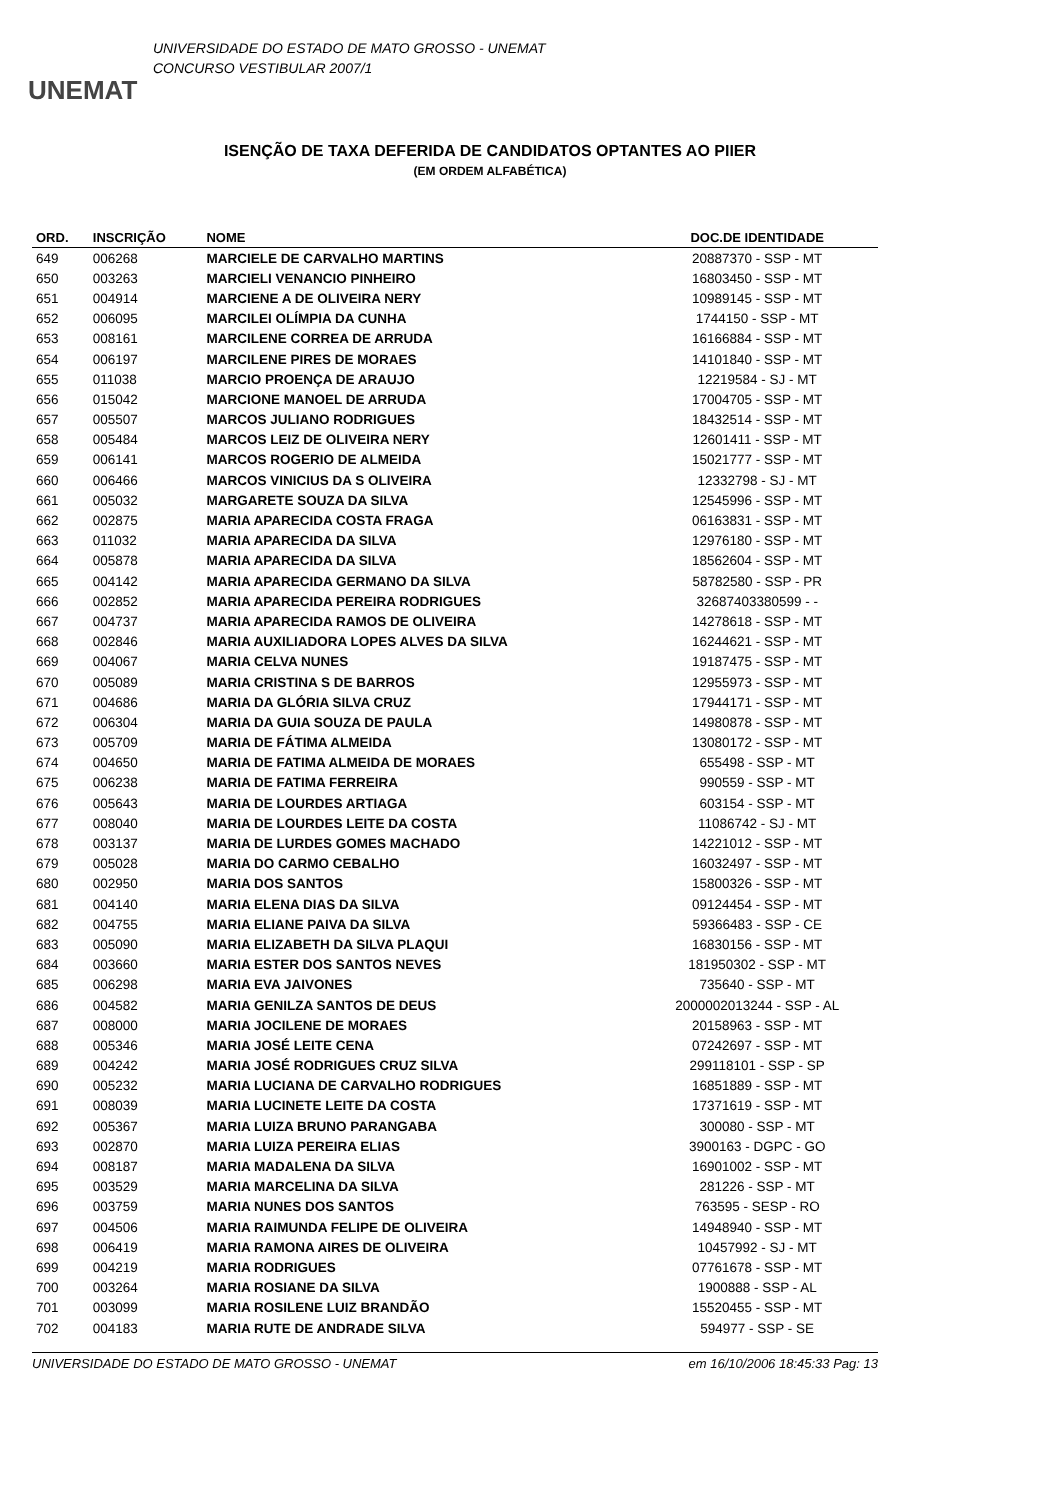UNEMAT
UNIVERSIDADE DO ESTADO DE MATO GROSSO - UNEMAT
CONCURSO VESTIBULAR 2007/1
ISENÇÃO DE TAXA DEFERIDA DE CANDIDATOS OPTANTES AO PIIER
(EM ORDEM ALFABÉTICA)
| ORD. | INSCRIÇÃO | NOME | DOC.DE IDENTIDADE |
| --- | --- | --- | --- |
| 649 | 006268 | MARCIELE DE CARVALHO MARTINS | 20887370 - SSP - MT |
| 650 | 003263 | MARCIELI VENANCIO PINHEIRO | 16803450 - SSP - MT |
| 651 | 004914 | MARCIENE A DE OLIVEIRA NERY | 10989145 - SSP - MT |
| 652 | 006095 | MARCILEI OLÍMPIA DA CUNHA | 1744150 - SSP - MT |
| 653 | 008161 | MARCILENE CORREA DE ARRUDA | 16166884 - SSP - MT |
| 654 | 006197 | MARCILENE PIRES DE MORAES | 14101840 - SSP - MT |
| 655 | 011038 | MARCIO PROENÇA DE ARAUJO | 12219584 - SJ - MT |
| 656 | 015042 | MARCIONE MANOEL DE ARRUDA | 17004705 - SSP - MT |
| 657 | 005507 | MARCOS JULIANO RODRIGUES | 18432514 - SSP - MT |
| 658 | 005484 | MARCOS LEIZ DE OLIVEIRA NERY | 12601411 - SSP - MT |
| 659 | 006141 | MARCOS ROGERIO DE ALMEIDA | 15021777 - SSP - MT |
| 660 | 006466 | MARCOS VINICIUS DA S OLIVEIRA | 12332798 - SJ - MT |
| 661 | 005032 | MARGARETE SOUZA DA SILVA | 12545996 - SSP - MT |
| 662 | 002875 | MARIA APARECIDA COSTA FRAGA | 06163831 - SSP - MT |
| 663 | 011032 | MARIA APARECIDA DA SILVA | 12976180 - SSP - MT |
| 664 | 005878 | MARIA APARECIDA DA SILVA | 18562604 - SSP - MT |
| 665 | 004142 | MARIA APARECIDA GERMANO DA SILVA | 58782580 - SSP - PR |
| 666 | 002852 | MARIA APARECIDA PEREIRA RODRIGUES | 32687403380599 - - |
| 667 | 004737 | MARIA APARECIDA RAMOS DE OLIVEIRA | 14278618 - SSP - MT |
| 668 | 002846 | MARIA AUXILIADORA LOPES ALVES DA SILVA | 16244621 - SSP - MT |
| 669 | 004067 | MARIA CELVA NUNES | 19187475 - SSP - MT |
| 670 | 005089 | MARIA CRISTINA S DE BARROS | 12955973 - SSP - MT |
| 671 | 004686 | MARIA DA GLÓRIA SILVA CRUZ | 17944171 - SSP - MT |
| 672 | 006304 | MARIA DA GUIA SOUZA DE PAULA | 14980878 - SSP - MT |
| 673 | 005709 | MARIA DE FÁTIMA ALMEIDA | 13080172 - SSP - MT |
| 674 | 004650 | MARIA DE FATIMA ALMEIDA DE MORAES | 655498 - SSP - MT |
| 675 | 006238 | MARIA DE FATIMA FERREIRA | 990559 - SSP - MT |
| 676 | 005643 | MARIA DE LOURDES ARTIAGA | 603154 - SSP - MT |
| 677 | 008040 | MARIA DE LOURDES LEITE DA COSTA | 11086742 - SJ - MT |
| 678 | 003137 | MARIA DE LURDES GOMES MACHADO | 14221012 - SSP - MT |
| 679 | 005028 | MARIA DO CARMO CEBALHO | 16032497 - SSP - MT |
| 680 | 002950 | MARIA DOS SANTOS | 15800326 - SSP - MT |
| 681 | 004140 | MARIA ELENA DIAS DA SILVA | 09124454 - SSP - MT |
| 682 | 004755 | MARIA ELIANE PAIVA DA SILVA | 59366483 - SSP - CE |
| 683 | 005090 | MARIA ELIZABETH DA SILVA PLAQUI | 16830156 - SSP - MT |
| 684 | 003660 | MARIA ESTER DOS SANTOS NEVES | 181950302 - SSP - MT |
| 685 | 006298 | MARIA EVA JAIVONES | 735640 - SSP - MT |
| 686 | 004582 | MARIA GENILZA SANTOS DE DEUS | 2000002013244 - SSP - AL |
| 687 | 008000 | MARIA JOCILENE DE MORAES | 20158963 - SSP - MT |
| 688 | 005346 | MARIA JOSÉ LEITE CENA | 07242697 - SSP - MT |
| 689 | 004242 | MARIA JOSÉ RODRIGUES CRUZ SILVA | 299118101 - SSP - SP |
| 690 | 005232 | MARIA LUCIANA DE CARVALHO RODRIGUES | 16851889 - SSP - MT |
| 691 | 008039 | MARIA LUCINETE LEITE DA COSTA | 17371619 - SSP - MT |
| 692 | 005367 | MARIA LUIZA BRUNO PARANGABA | 300080 - SSP - MT |
| 693 | 002870 | MARIA LUIZA PEREIRA ELIAS | 3900163 - DGPC - GO |
| 694 | 008187 | MARIA MADALENA DA SILVA | 16901002 - SSP - MT |
| 695 | 003529 | MARIA MARCELINA DA SILVA | 281226 - SSP - MT |
| 696 | 003759 | MARIA NUNES DOS SANTOS | 763595 - SESP - RO |
| 697 | 004506 | MARIA RAIMUNDA FELIPE DE OLIVEIRA | 14948940 - SSP - MT |
| 698 | 006419 | MARIA RAMONA AIRES DE OLIVEIRA | 10457992 - SJ - MT |
| 699 | 004219 | MARIA RODRIGUES | 07761678 - SSP - MT |
| 700 | 003264 | MARIA ROSIANE DA SILVA | 1900888 - SSP - AL |
| 701 | 003099 | MARIA ROSILENE LUIZ BRANDÃO | 15520455 - SSP - MT |
| 702 | 004183 | MARIA RUTE DE ANDRADE SILVA | 594977 - SSP - SE |
UNIVERSIDADE DO ESTADO DE MATO GROSSO - UNEMAT em 16/10/2006 18:45:33 Pag: 13